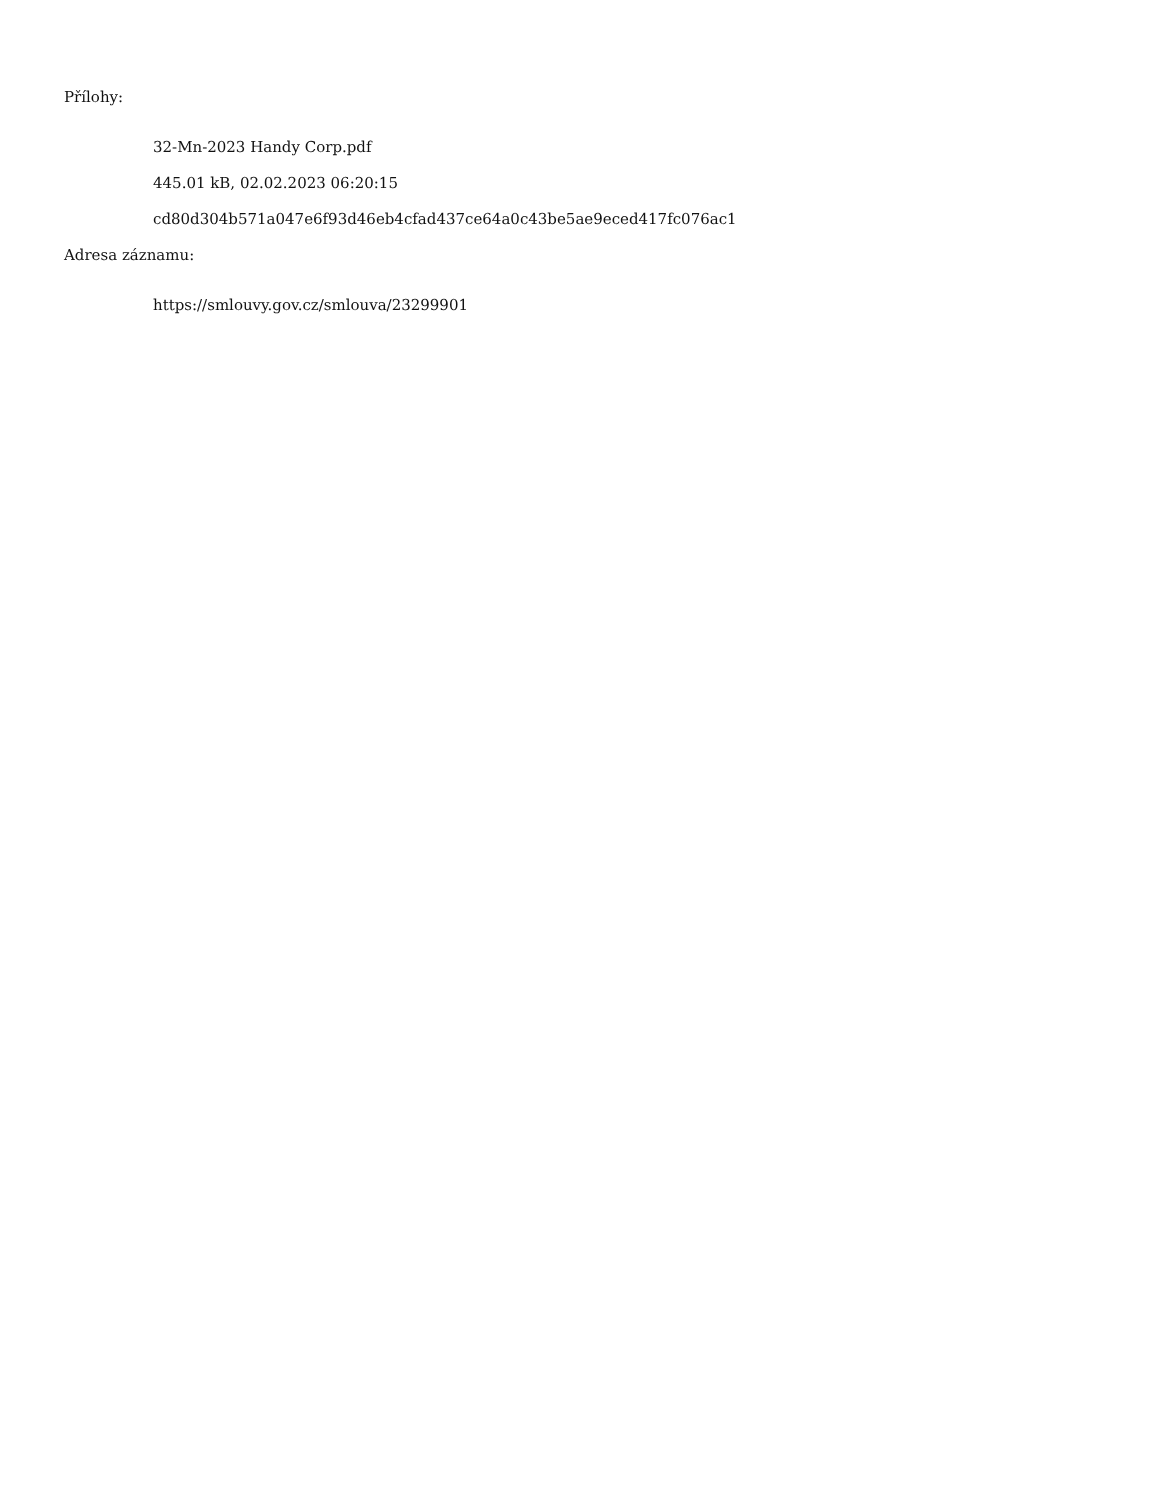Přílohy:
32-Mn-2023 Handy Corp.pdf
445.01 kB, 02.02.2023 06:20:15
cd80d304b571a047e6f93d46eb4cfad437ce64a0c43be5ae9eced417fc076ac1
Adresa záznamu:
https://smlouvy.gov.cz/smlouva/23299901